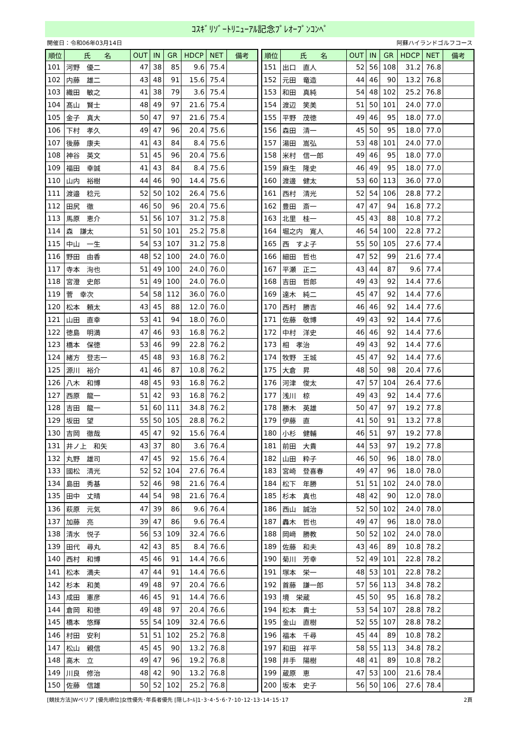ｺｽｷﾞﾘｿﾞｰﾄﾘﾆｭｰｱﾙ記念ﾌﾟﾚｵｰﾌﾟﾝｺﾝﾍﾟ
開催日：令和06年03月14日 阿蘇ハイランドゴルフコース
| 順位 | 氏 名 | OUT | IN | GR | HDCP | NET | 備考 |
| --- | --- | --- | --- | --- | --- | --- | --- |
| 101 | 河野 優二 | 47 | 38 | 85 | 9.6 | 75.4 | |
| 102 | 内藤 雄二 | 43 | 48 | 91 | 15.6 | 75.4 | |
| 103 | 織田 敏之 | 41 | 38 | 79 | 3.6 | 75.4 | |
| 104 | 髙山 賢士 | 48 | 49 | 97 | 21.6 | 75.4 | |
| 105 | 金子 真大 | 50 | 47 | 97 | 21.6 | 75.4 | |
| 106 | 下村 孝久 | 49 | 47 | 96 | 20.4 | 75.6 | |
| 107 | 後藤 康夫 | 41 | 43 | 84 | 8.4 | 75.6 | |
| 108 | 神谷 英文 | 51 | 45 | 96 | 20.4 | 75.6 | |
| 109 | 福田 幸誠 | 41 | 43 | 84 | 8.4 | 75.6 | |
| 110 | 山内 裕樹 | 44 | 46 | 90 | 14.4 | 75.6 | |
| 111 | 渡邉 稔元 | 52 | 50 | 102 | 26.4 | 75.6 | |
| 112 | 田尻 徹 | 46 | 50 | 96 | 20.4 | 75.6 | |
| 113 | 馬原 恵介 | 51 | 56 | 107 | 31.2 | 75.8 | |
| 114 | 森 謙太 | 51 | 50 | 101 | 25.2 | 75.8 | |
| 115 | 中山 一生 | 54 | 53 | 107 | 31.2 | 75.8 | |
| 116 | 野田 由香 | 48 | 52 | 100 | 24.0 | 76.0 | |
| 117 | 寺本 洵也 | 51 | 49 | 100 | 24.0 | 76.0 | |
| 118 | 宮澄 史郎 | 51 | 49 | 100 | 24.0 | 76.0 | |
| 119 | 菅 幸次 | 54 | 58 | 112 | 36.0 | 76.0 | |
| 120 | 松本 頼太 | 43 | 45 | 88 | 12.0 | 76.0 | |
| 121 | 山田 直幸 | 53 | 41 | 94 | 18.0 | 76.0 | |
| 122 | 徳島 明満 | 47 | 46 | 93 | 16.8 | 76.2 | |
| 123 | 橋本 保徳 | 53 | 46 | 99 | 22.8 | 76.2 | |
| 124 | 緒方 登志一 | 45 | 48 | 93 | 16.8 | 76.2 | |
| 125 | 源川 裕介 | 41 | 46 | 87 | 10.8 | 76.2 | |
| 126 | 八木 和博 | 48 | 45 | 93 | 16.8 | 76.2 | |
| 127 | 西原 龍一 | 51 | 42 | 93 | 16.8 | 76.2 | |
| 128 | 吉田 龍一 | 51 | 60 | 111 | 34.8 | 76.2 | |
| 129 | 坂田 望 | 55 | 50 | 105 | 28.8 | 76.2 | |
| 130 | 吉岡 徹哉 | 45 | 47 | 92 | 15.6 | 76.4 | |
| 131 | 井ノ上 和矢 | 43 | 37 | 80 | 3.6 | 76.4 | |
| 132 | 丸野 雄司 | 47 | 45 | 92 | 15.6 | 76.4 | |
| 133 | 國松 清光 | 52 | 52 | 104 | 27.6 | 76.4 | |
| 134 | 島田 秀基 | 52 | 46 | 98 | 21.6 | 76.4 | |
| 135 | 田中 丈晴 | 44 | 54 | 98 | 21.6 | 76.4 | |
| 136 | 萩原 元気 | 47 | 39 | 86 | 9.6 | 76.4 | |
| 137 | 加藤 亮 | 39 | 47 | 86 | 9.6 | 76.4 | |
| 138 | 清水 悦子 | 56 | 53 | 109 | 32.4 | 76.6 | |
| 139 | 田代 尋丸 | 42 | 43 | 85 | 8.4 | 76.6 | |
| 140 | 西村 和博 | 45 | 46 | 91 | 14.4 | 76.6 | |
| 141 | 松本 満夫 | 47 | 44 | 91 | 14.4 | 76.6 | |
| 142 | 杉本 和美 | 49 | 48 | 97 | 20.4 | 76.6 | |
| 143 | 成田 憲彦 | 46 | 45 | 91 | 14.4 | 76.6 | |
| 144 | 倉岡 和徳 | 49 | 48 | 97 | 20.4 | 76.6 | |
| 145 | 橋本 悠輝 | 55 | 54 | 109 | 32.4 | 76.6 | |
| 146 | 村田 安利 | 51 | 51 | 102 | 25.2 | 76.8 | |
| 147 | 松山 親信 | 45 | 45 | 90 | 13.2 | 76.8 | |
| 148 | 高木 立 | 49 | 47 | 96 | 19.2 | 76.8 | |
| 149 | 川良 修治 | 48 | 42 | 90 | 13.2 | 76.8 | |
| 150 | 佐藤 信雄 | 50 | 52 | 102 | 25.2 | 76.8 | |
| 順位 | 氏 名 | OUT | IN | GR | HDCP | NET | 備考 |
| --- | --- | --- | --- | --- | --- | --- | --- |
| 151 | 出口 直人 | 52 | 56 | 108 | 31.2 | 76.8 | |
| 152 | 元田 竜造 | 44 | 46 | 90 | 13.2 | 76.8 | |
| 153 | 和田 真純 | 54 | 48 | 102 | 25.2 | 76.8 | |
| 154 | 渡辺 笑美 | 51 | 50 | 101 | 24.0 | 77.0 | |
| 155 | 平野 茂徳 | 49 | 46 | 95 | 18.0 | 77.0 | |
| 156 | 森田 清一 | 45 | 50 | 95 | 18.0 | 77.0 | |
| 157 | 湯田 嵩弘 | 53 | 48 | 101 | 24.0 | 77.0 | |
| 158 | 米村 信一郎 | 49 | 46 | 95 | 18.0 | 77.0 | |
| 159 | 麻生 隆史 | 46 | 49 | 95 | 18.0 | 77.0 | |
| 160 | 渡邊 健太 | 53 | 60 | 113 | 36.0 | 77.0 | |
| 161 | 西村 清光 | 52 | 54 | 106 | 28.8 | 77.2 | |
| 162 | 豊田 斎一 | 47 | 47 | 94 | 16.8 | 77.2 | |
| 163 | 北里 桂一 | 45 | 43 | 88 | 10.8 | 77.2 | |
| 164 | 堀之内 寛人 | 46 | 54 | 100 | 22.8 | 77.2 | |
| 165 | 西 すよ子 | 55 | 50 | 105 | 27.6 | 77.4 | |
| 166 | 細田 哲也 | 47 | 52 | 99 | 21.6 | 77.4 | |
| 167 | 平瀬 正二 | 43 | 44 | 87 | 9.6 | 77.4 | |
| 168 | 吉田 哲郎 | 49 | 43 | 92 | 14.4 | 77.6 | |
| 169 | 達木 純二 | 45 | 47 | 92 | 14.4 | 77.6 | |
| 170 | 西村 勝吉 | 46 | 46 | 92 | 14.4 | 77.6 | |
| 171 | 佐藤 敬博 | 49 | 43 | 92 | 14.4 | 77.6 | |
| 172 | 中村 洋史 | 46 | 46 | 92 | 14.4 | 77.6 | |
| 173 | 相 孝治 | 49 | 43 | 92 | 14.4 | 77.6 | |
| 174 | 牧野 王城 | 45 | 47 | 92 | 14.4 | 77.6 | |
| 175 | 大倉 昇 | 48 | 50 | 98 | 20.4 | 77.6 | |
| 176 | 河津 俊太 | 47 | 57 | 104 | 26.4 | 77.6 | |
| 177 | 浅川 椋 | 49 | 43 | 92 | 14.4 | 77.6 | |
| 178 | 勝木 英雄 | 50 | 47 | 97 | 19.2 | 77.8 | |
| 179 | 伊藤 直 | 41 | 50 | 91 | 13.2 | 77.8 | |
| 180 | 小杉 健輔 | 46 | 51 | 97 | 19.2 | 77.8 | |
| 181 | 前田 大貴 | 44 | 53 | 97 | 19.2 | 77.8 | |
| 182 | 山田 粋子 | 46 | 50 | 96 | 18.0 | 78.0 | |
| 183 | 宮崎 登喜春 | 49 | 47 | 96 | 18.0 | 78.0 | |
| 184 | 松下 年勝 | 51 | 51 | 102 | 24.0 | 78.0 | |
| 185 | 杉本 真也 | 48 | 42 | 90 | 12.0 | 78.0 | |
| 186 | 西山 誠治 | 52 | 50 | 102 | 24.0 | 78.0 | |
| 187 | 轟木 哲也 | 49 | 47 | 96 | 18.0 | 78.0 | |
| 188 | 岡﨑 勝教 | 50 | 52 | 102 | 24.0 | 78.0 | |
| 189 | 佐藤 和夫 | 43 | 46 | 89 | 10.8 | 78.2 | |
| 190 | 菊川 芳幸 | 52 | 49 | 101 | 22.8 | 78.2 | |
| 191 | 塚本 栄一 | 48 | 53 | 101 | 22.8 | 78.2 | |
| 192 | 首藤 謙一郎 | 57 | 56 | 113 | 34.8 | 78.2 | |
| 193 | 境 栄蔵 | 45 | 50 | 95 | 16.8 | 78.2 | |
| 194 | 松本 貴士 | 53 | 54 | 107 | 28.8 | 78.2 | |
| 195 | 金山 直樹 | 52 | 55 | 107 | 28.8 | 78.2 | |
| 196 | 福本 千尋 | 45 | 44 | 89 | 10.8 | 78.2 | |
| 197 | 和田 祥平 | 58 | 55 | 113 | 34.8 | 78.2 | |
| 198 | 井手 陽樹 | 48 | 41 | 89 | 10.8 | 78.2 | |
| 199 | 蔵原 恵 | 47 | 53 | 100 | 21.6 | 78.4 | |
| 200 | 坂本 史子 | 56 | 50 | 106 | 27.6 | 78.4 | |
[競技方法]Wペリア [優先順位]女性優先･年長者優先 [隠しﾎｰﾙ]1･3･4･5･6･7･10･12･13･14･15･17 2頁